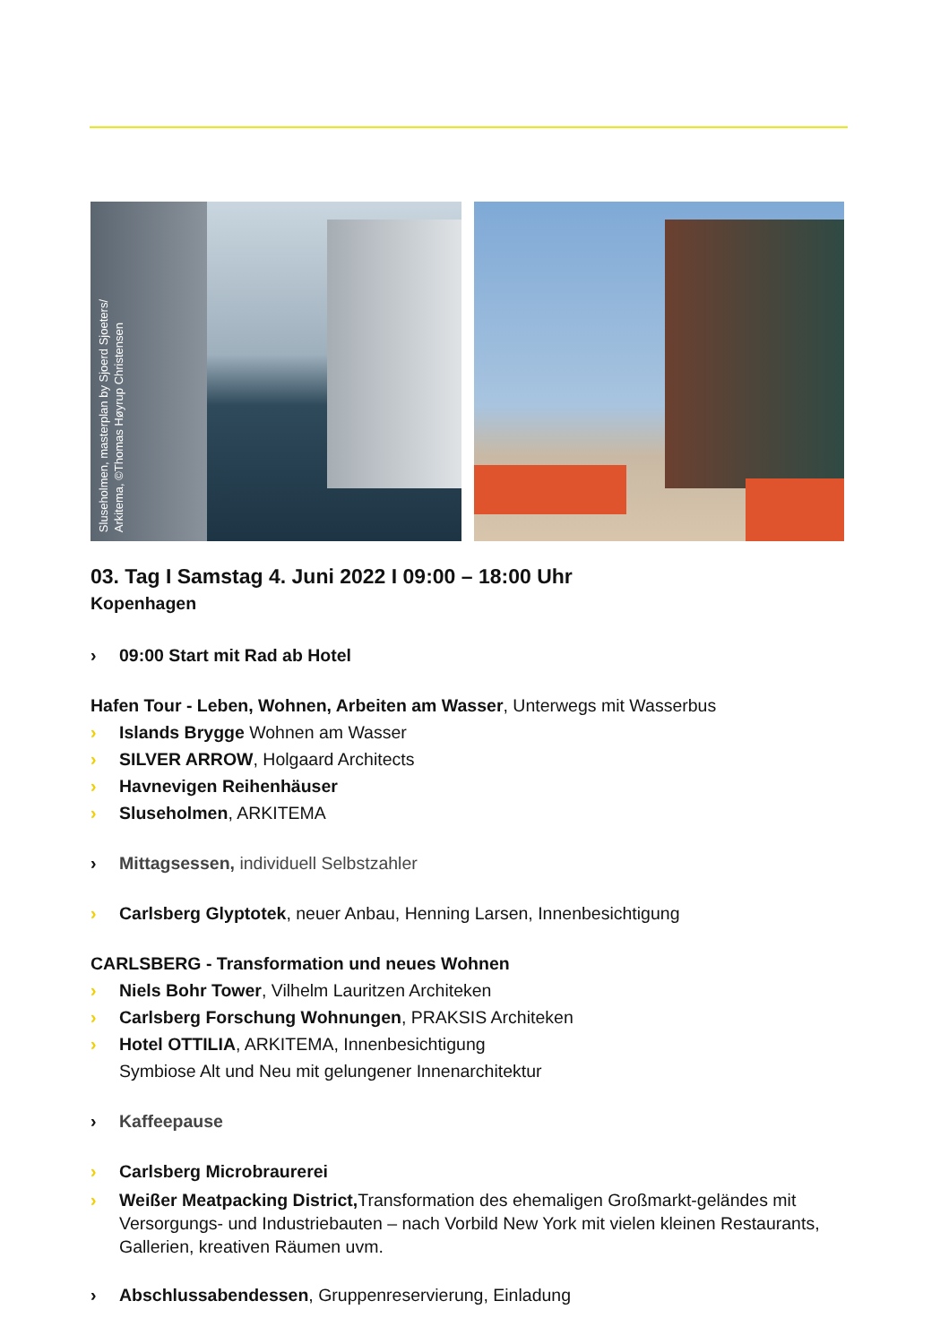Sluseholmen, masterplan by Sjoerd Sjoeters/
Arkitema, ©Thomas Høyrup Christensen
03. Tag I Samstag 4. Juni 2022 I 09:00 – 18:00 Uhr
Kopenhagen
› 09:00 Start mit Rad ab Hotel
Hafen Tour - Leben, Wohnen, Arbeiten am Wasser, Unterwegs mit Wasserbus
› Islands Brygge Wohnen am Wasser
› SILVER ARROW, Holgaard Architects
› Havnevigen Reihenhäuser
› Sluseholmen, ARKITEMA
› Mittagsessen, individuell Selbstzahler
› Carlsberg Glyptotek, neuer Anbau, Henning Larsen, Innenbesichtigung
CARLSBERG - Transformation und neues Wohnen
› Niels Bohr Tower, Vilhelm Lauritzen Architeken
› Carlsberg Forschung Wohnungen, PRAKSIS Architeken
› Hotel OTTILIA, ARKITEMA, Innenbesichtigung
Symbiose Alt und Neu mit gelungener Innenarchitektur
› Kaffeepause
› Carlsberg Microbraurerei
› Weißer Meatpacking District, Transformation des ehemaligen Großmarkt-geländes mit Versorgungs- und Industriebauten – nach Vorbild New York mit vielen kleinen Restaurants, Gallerien, kreativen Räumen uvm.
› Abschlussabendessen, Gruppenreservierung, Einladung